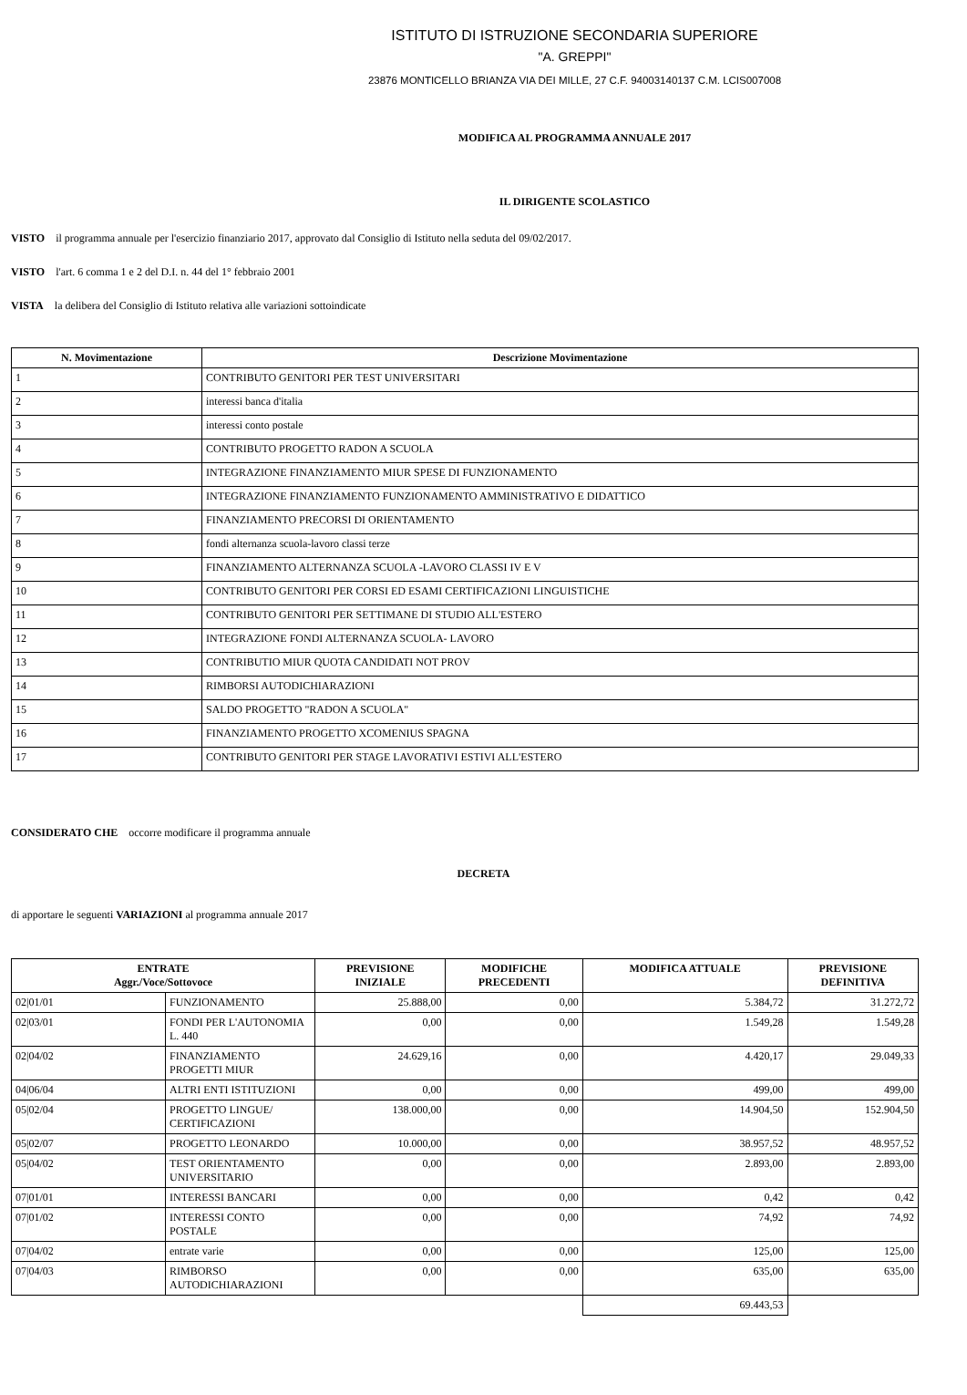ISTITUTO DI ISTRUZIONE SECONDARIA SUPERIORE
"A. GREPPI"
23876 MONTICELLO BRIANZA VIA DEI MILLE, 27 C.F. 94003140137 C.M. LCIS007008
MODIFICA AL PROGRAMMA ANNUALE 2017
IL DIRIGENTE SCOLASTICO
VISTO il programma annuale per l'esercizio finanziario 2017, approvato dal Consiglio di Istituto nella seduta del 09/02/2017.
VISTO l'art. 6 comma 1 e 2 del D.I. n. 44 del 1° febbraio 2001
VISTA la delibera del Consiglio di Istituto relativa alle variazioni sottoindicate
| N. Movimentazione | Descrizione Movimentazione |
| --- | --- |
| 1 | CONTRIBUTO GENITORI PER TEST UNIVERSITARI |
| 2 | interessi banca d'italia |
| 3 | interessi conto postale |
| 4 | CONTRIBUTO PROGETTO RADON A SCUOLA |
| 5 | INTEGRAZIONE FINANZIAMENTO MIUR SPESE DI FUNZIONAMENTO |
| 6 | INTEGRAZIONE FINANZIAMENTO FUNZIONAMENTO AMMINISTRATIVO E DIDATTICO |
| 7 | FINANZIAMENTO PRECORSI DI ORIENTAMENTO |
| 8 | fondi alternanza scuola-lavoro classi terze |
| 9 | FINANZIAMENTO ALTERNANZA SCUOLA -LAVORO CLASSI IV E V |
| 10 | CONTRIBUTO GENITORI PER CORSI ED ESAMI CERTIFICAZIONI LINGUISTICHE |
| 11 | CONTRIBUTO GENITORI PER SETTIMANE DI STUDIO ALL'ESTERO |
| 12 | INTEGRAZIONE FONDI ALTERNANZA SCUOLA- LAVORO |
| 13 | CONTRIBUTIO MIUR QUOTA CANDIDATI NOT PROV |
| 14 | RIMBORSI AUTODICHIARAZIONI |
| 15 | SALDO PROGETTO "RADON A SCUOLA" |
| 16 | FINANZIAMENTO PROGETTO XCOMENIUS SPAGNA |
| 17 | CONTRIBUTO GENITORI PER STAGE LAVORATIVI ESTIVI ALL'ESTERO |
CONSIDERATO CHE occorre modificare il programma annuale
DECRETA
di apportare le seguenti VARIAZIONI al programma annuale 2017
| ENTRATE Aggr./Voce/Sottovoce | | PREVISIONE INIZIALE | MODIFICHE PRECEDENTI | MODIFICA ATTUALE | PREVISIONE DEFINITIVA |
| --- | --- | --- | --- | --- | --- |
| 02/01/01 | FUNZIONAMENTO | 25.888,00 | 0,00 | 5.384,72 | 31.272,72 |
| 02/03/01 | FONDI PER L'AUTONOMIA L. 440 | 0,00 | 0,00 | 1.549,28 | 1.549,28 |
| 02/04/02 | FINANZIAMENTO PROGETTI MIUR | 24.629,16 | 0,00 | 4.420,17 | 29.049,33 |
| 04/06/04 | ALTRI ENTI ISTITUZIONI | 0,00 | 0,00 | 499,00 | 499,00 |
| 05/02/04 | PROGETTO LINGUE/ CERTIFICAZIONI | 138.000,00 | 0,00 | 14.904,50 | 152.904,50 |
| 05/02/07 | PROGETTO LEONARDO | 10.000,00 | 0,00 | 38.957,52 | 48.957,52 |
| 05/04/02 | TEST ORIENTAMENTO UNIVERSITARIO | 0,00 | 0,00 | 2.893,00 | 2.893,00 |
| 07/01/01 | INTERESSI BANCARI | 0,00 | 0,00 | 0,42 | 0,42 |
| 07/01/02 | INTERESSI CONTO POSTALE | 0,00 | 0,00 | 74,92 | 74,92 |
| 07/04/02 | entrate varie | 0,00 | 0,00 | 125,00 | 125,00 |
| 07/04/03 | RIMBORSO AUTODICHIARAZIONI | 0,00 | 0,00 | 635,00 | 635,00 |
| | | | | 69.443,53 | |